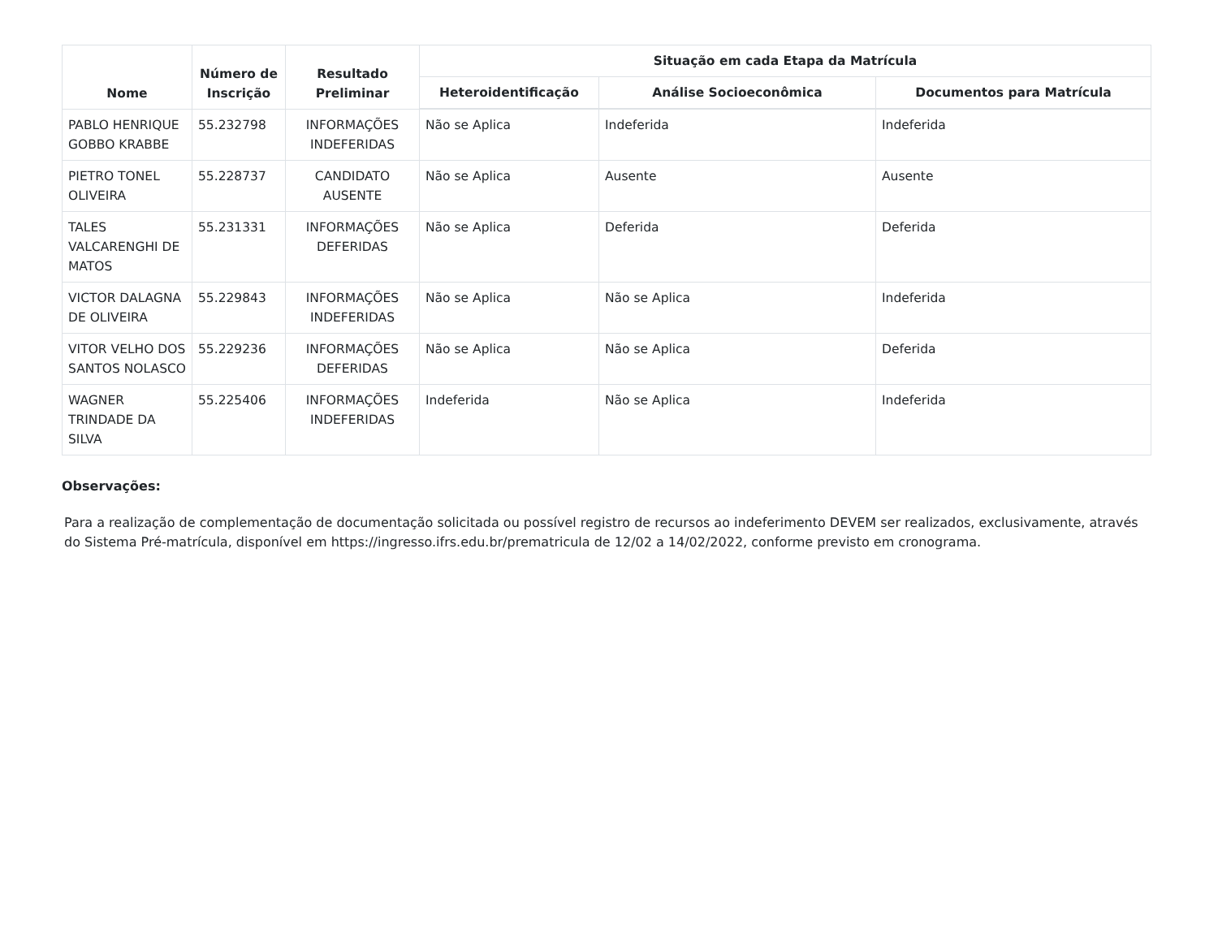| Nome | Número de Inscrição | Resultado Preliminar | Situação em cada Etapa da Matrícula | | |
| --- | --- | --- | --- | --- | --- |
| | | | Heteroidentificação | Análise Socioeconômica | Documentos para Matrícula |
| PABLO HENRIQUE GOBBO KRABBE | 55.232798 | INFORMAÇÕES INDEFERIDAS | Não se Aplica | Indeferida | Indeferida |
| PIETRO TONEL OLIVEIRA | 55.228737 | CANDIDATO AUSENTE | Não se Aplica | Ausente | Ausente |
| TALES VALCARENGHI DE MATOS | 55.231331 | INFORMAÇÕES DEFERIDAS | Não se Aplica | Deferida | Deferida |
| VICTOR DALAGNA DE OLIVEIRA | 55.229843 | INFORMAÇÕES INDEFERIDAS | Não se Aplica | Não se Aplica | Indeferida |
| VITOR VELHO DOS SANTOS NOLASCO | 55.229236 | INFORMAÇÕES DEFERIDAS | Não se Aplica | Não se Aplica | Deferida |
| WAGNER TRINDADE DA SILVA | 55.225406 | INFORMAÇÕES INDEFERIDAS | Indeferida | Não se Aplica | Indeferida |
Observações:
Para a realização de complementação de documentação solicitada ou possível registro de recursos ao indeferimento DEVEM ser realizados, exclusivamente, através do Sistema Pré-matrícula, disponível em https://ingresso.ifrs.edu.br/prematricula de 12/02 a 14/02/2022, conforme previsto em cronograma.